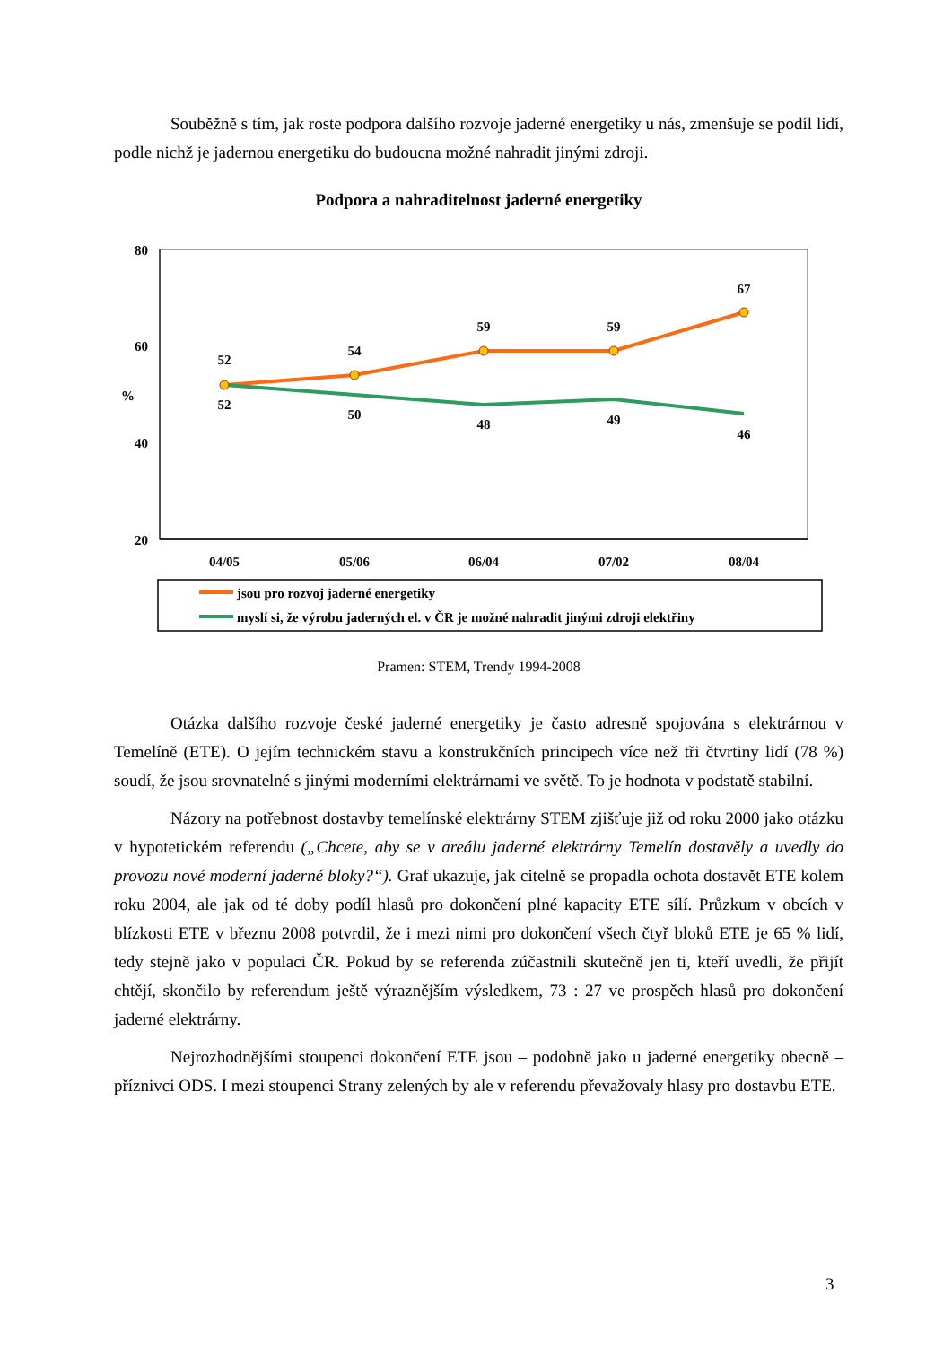Souběžně s tím, jak roste podpora dalšího rozvoje jaderné energetiky u nás, zmenšuje se podíl lidí, podle nichž je jadernou energetiku do budoucna možné nahradit jinými zdroji.
Podpora a nahraditelnost jaderné energetiky
80
60
%
40
20
52
54
59
59
67
52
50
48
49
46
04/05
05/06
06/04
07/02
08/04
jsou pro rozvoj jaderné energetiky
myslí si, že výrobu jaderných el. v ČR je možné nahradit jinými zdroji elektřiny
Pramen: STEM, Trendy 1994-2008
Otázka dalšího rozvoje české jaderné energetiky je často adresně spojována s elektrárnou v Temelíně (ETE). O jejím technickém stavu a konstrukčních principech více než tři čtvrtiny lidí (78 %) soudí, že jsou srovnatelné s jinými moderními elektrárnami ve světě. To je hodnota v podstatě stabilní.
Názory na potřebnost dostavby temelínské elektrárny STEM zjišťuje již od roku 2000 jako otázku v hypotetickém referendu („Chcete, aby se v areálu jaderné elektrárny Temelín dostavěly a uvedly do provozu nové moderní jaderné bloky?“). Graf ukazuje, jak citelně se propadla ochota dostavět ETE kolem roku 2004, ale jak od té doby podíl hlasů pro dokončení plné kapacity ETE sílí. Průzkum v obcích v blízkosti ETE v březnu 2008 potvrdil, že i mezi nimi pro dokončení všech čtyř bloků ETE je 65 % lidí, tedy stejně jako v populaci ČR. Pokud by se referenda zúčastnili skutečně jen ti, kteří uvedli, že přijít chtějí, skončilo by referendum ještě výraznějším výsledkem, 73 : 27 ve prospěch hlasů pro dokončení jaderné elektrárny.
Nejrozhodnějšími stoupenci dokončení ETE jsou – podobně jako u jaderné energetiky obecně – příznivci ODS. I mezi stoupenci Strany zelených by ale v referendu převažovaly hlasy pro dostavbu ETE.
3